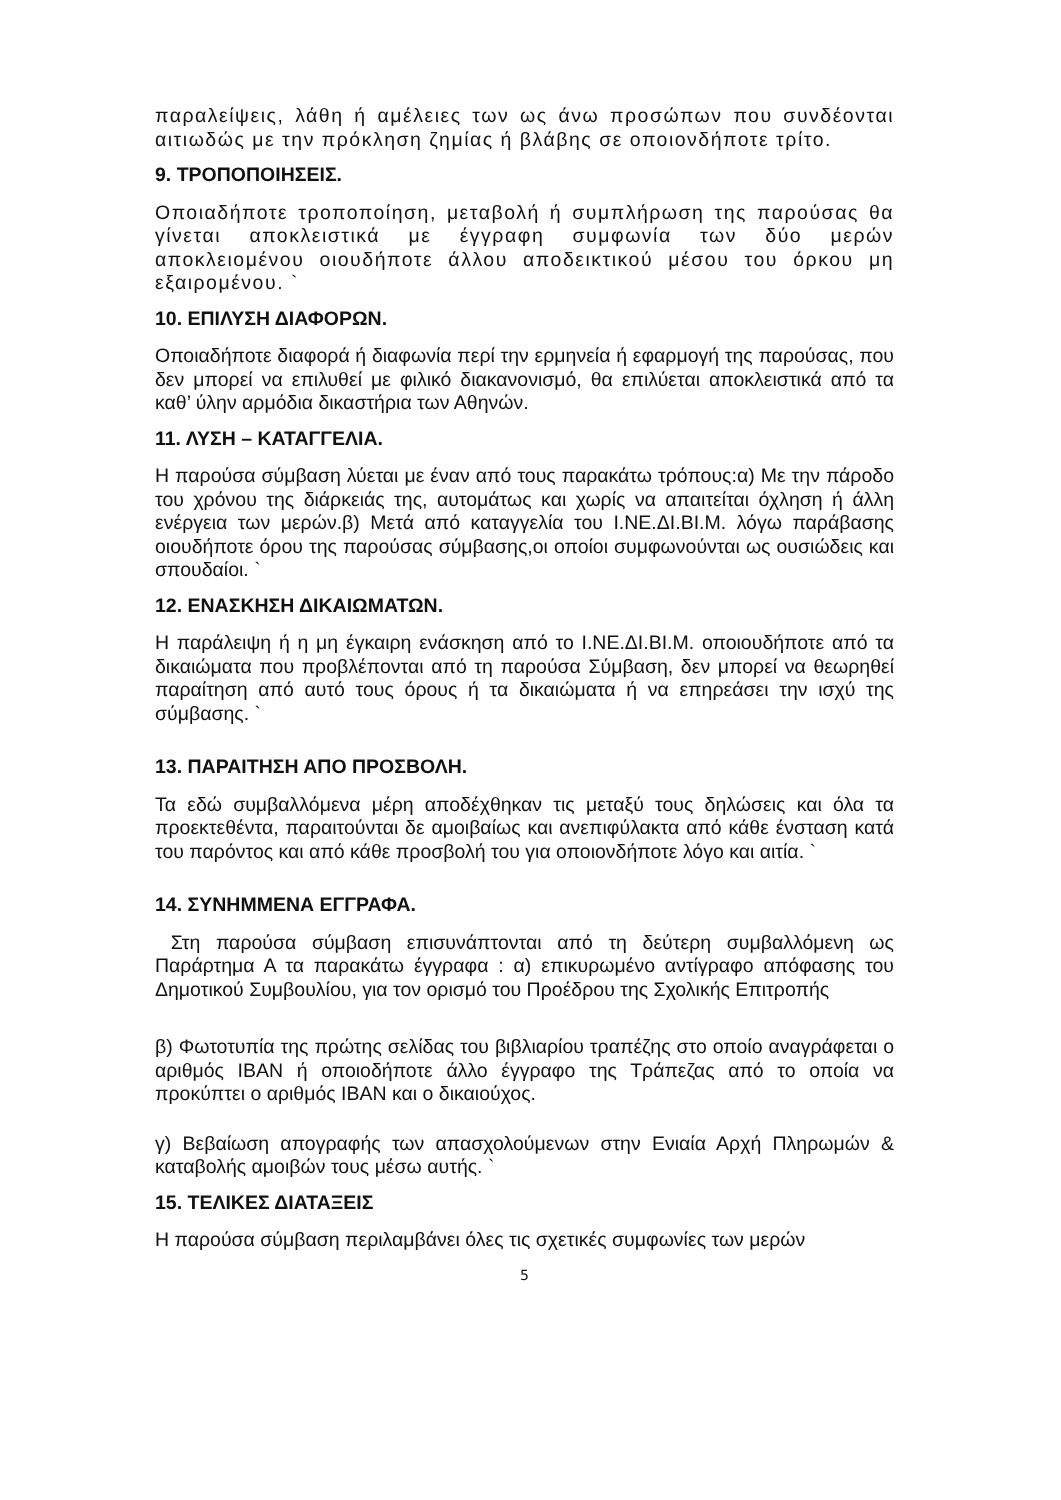παραλείψεις, λάθη ή αμέλειες των ως άνω προσώπων που συνδέονται αιτιωδώς με την πρόκληση ζημίας ή βλάβης σε οποιονδήποτε τρίτο.
9. ΤΡΟΠΟΠΟΙΗΣΕΙΣ.
Οποιαδήποτε τροποποίηση, μεταβολή ή συμπλήρωση της παρούσας θα γίνεται αποκλειστικά με έγγραφη συμφωνία των δύο μερών αποκλειομένου οιουδήποτε άλλου αποδεικτικού μέσου του όρκου μη εξαιρομένου. `
10. ΕΠΙΛΥΣΗ ΔΙΑΦΟΡΩΝ.
Οποιαδήποτε διαφορά ή διαφωνία περί την ερμηνεία ή εφαρμογή της παρούσας, που δεν μπορεί να επιλυθεί με φιλικό διακανονισμό, θα επιλύεται αποκλειστικά από τα καθ’ ύλην αρμόδια δικαστήρια των Αθηνών.
11. ΛΥΣΗ – ΚΑΤΑΓΓΕΛΙΑ.
Η παρούσα σύμβαση λύεται με έναν από τους παρακάτω τρόπους:α) Με την πάροδο του χρόνου της διάρκειάς της, αυτομάτως και χωρίς να απαιτείται όχληση ή άλλη ενέργεια των μερών.β) Μετά από καταγγελία του Ι.ΝΕ.ΔΙ.ΒΙ.Μ. λόγω παράβασης οιουδήποτε όρου της παρούσας σύμβασης,οι οποίοι συμφωνούνται ως ουσιώδεις και σπουδαίοι. `
12. ΕΝΑΣΚΗΣΗ ΔΙΚΑΙΩΜΑΤΩΝ.
Η παράλειψη ή η μη έγκαιρη ενάσκηση από το Ι.ΝΕ.ΔΙ.ΒΙ.Μ. οποιουδήποτε από τα δικαιώματα που προβλέπονται από τη παρούσα Σύμβαση, δεν μπορεί να θεωρηθεί παραίτηση από αυτό τους όρους ή τα δικαιώματα ή να επηρεάσει την ισχύ της σύμβασης. `
13. ΠΑΡΑΙΤΗΣΗ ΑΠΟ ΠΡΟΣΒΟΛΗ.
Τα εδώ συμβαλλόμενα μέρη αποδέχθηκαν τις μεταξύ τους δηλώσεις και όλα τα προεκτεθέντα, παραιτούνται δε αμοιβαίως και ανεπιφύλακτα από κάθε ένσταση κατά του παρόντος και από κάθε προσβολή του για οποιονδήποτε λόγο και αιτία. `
14. ΣΥΝΗΜΜΕΝΑ ΕΓΓΡΑΦΑ.
Στη παρούσα σύμβαση επισυνάπτονται από τη δεύτερη συμβαλλόμενη ως Παράρτημα Α τα παρακάτω έγγραφα : α) επικυρωμένο αντίγραφο απόφασης του Δημοτικού Συμβουλίου, για τον ορισμό του Προέδρου της Σχολικής Επιτροπής
β) Φωτοτυπία της πρώτης σελίδας του βιβλιαρίου τραπέζης στο οποίο αναγράφεται ο αριθμός IBAN ή οποιοδήποτε άλλο έγγραφο της Τράπεζας από το οποία να προκύπτει ο αριθμός IBAN και ο δικαιούχος.
γ) Βεβαίωση απογραφής των απασχολούμενων στην Ενιαία Αρχή Πληρωμών & καταβολής αμοιβών τους μέσω αυτής. `
15. ΤΕΛΙΚΕΣ ΔΙΑΤΑΞΕΙΣ
Η παρούσα σύμβαση περιλαμβάνει όλες τις σχετικές συμφωνίες των μερών
5